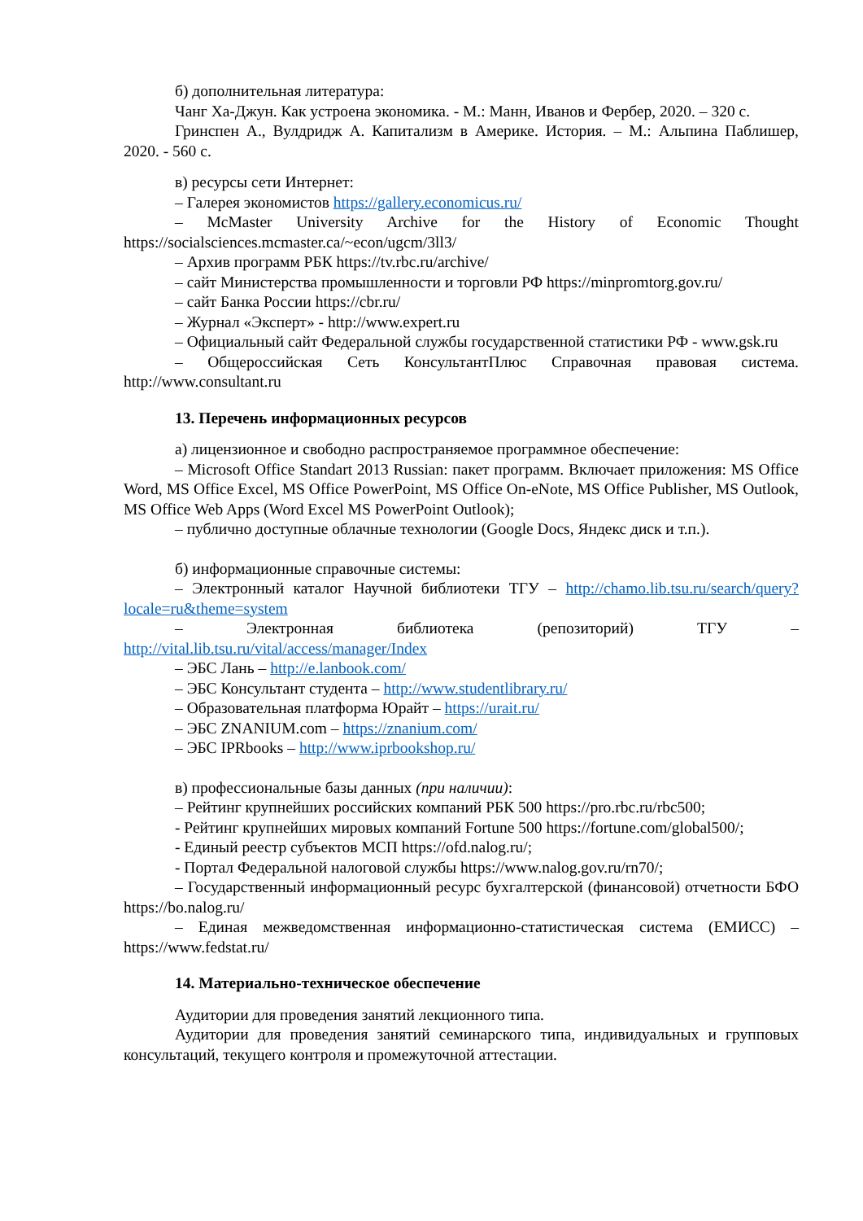б) дополнительная литература:
Чанг Ха-Джун. Как устроена экономика. - М.: Манн, Иванов и Фербер, 2020. – 320 с.
Гринспен А., Вулдридж А. Капитализм в Америке. История. – М.: Альпина Паблишер, 2020. - 560 с.
в) ресурсы сети Интернет:
– Галерея экономистов https://gallery.economicus.ru/
– McMaster University Archive for the History of Economic Thought https://socialsciences.mcmaster.ca/~econ/ugcm/3ll3/
– Архив программ РБК https://tv.rbc.ru/archive/
– сайт Министерства промышленности и торговли РФ https://minpromtorg.gov.ru/
– сайт Банка России https://cbr.ru/
– Журнал «Эксперт» - http://www.expert.ru
– Официальный сайт Федеральной службы государственной статистики РФ - www.gsk.ru
– Общероссийская Сеть КонсультантПлюс Справочная правовая система. http://www.consultant.ru
13. Перечень информационных ресурсов
а) лицензионное и свободно распространяемое программное обеспечение:
– Microsoft Office Standart 2013 Russian: пакет программ. Включает приложения: MS Office Word, MS Office Excel, MS Office PowerPoint, MS Office On-eNote, MS Office Publisher, MS Outlook, MS Office Web Apps (Word Excel MS PowerPoint Outlook);
– публично доступные облачные технологии (Google Docs, Яндекс диск и т.п.).
б) информационные справочные системы:
– Электронный каталог Научной библиотеки ТГУ – http://chamo.lib.tsu.ru/search/query?locale=ru&theme=system
– Электронная библиотека (репозиторий) ТГУ – http://vital.lib.tsu.ru/vital/access/manager/Index
– ЭБС Лань – http://e.lanbook.com/
– ЭБС Консультант студента – http://www.studentlibrary.ru/
– Образовательная платформа Юрайт – https://urait.ru/
– ЭБС ZNANIUM.com – https://znanium.com/
– ЭБС IPRbooks – http://www.iprbookshop.ru/
в) профессиональные базы данных (при наличии):
– Рейтинг крупнейших российских компаний РБК 500 https://pro.rbc.ru/rbc500;
- Рейтинг крупнейших мировых компаний Fortune 500 https://fortune.com/global500/;
- Единый реестр субъектов МСП https://ofd.nalog.ru/;
- Портал Федеральной налоговой службы https://www.nalog.gov.ru/rn70/;
– Государственный информационный ресурс бухгалтерской (финансовой) отчетности БФО https://bo.nalog.ru/
– Единая межведомственная информационно-статистическая система (ЕМИСС) – https://www.fedstat.ru/
14. Материально-техническое обеспечение
Аудитории для проведения занятий лекционного типа.
Аудитории для проведения занятий семинарского типа, индивидуальных и групповых консультаций, текущего контроля и промежуточной аттестации.